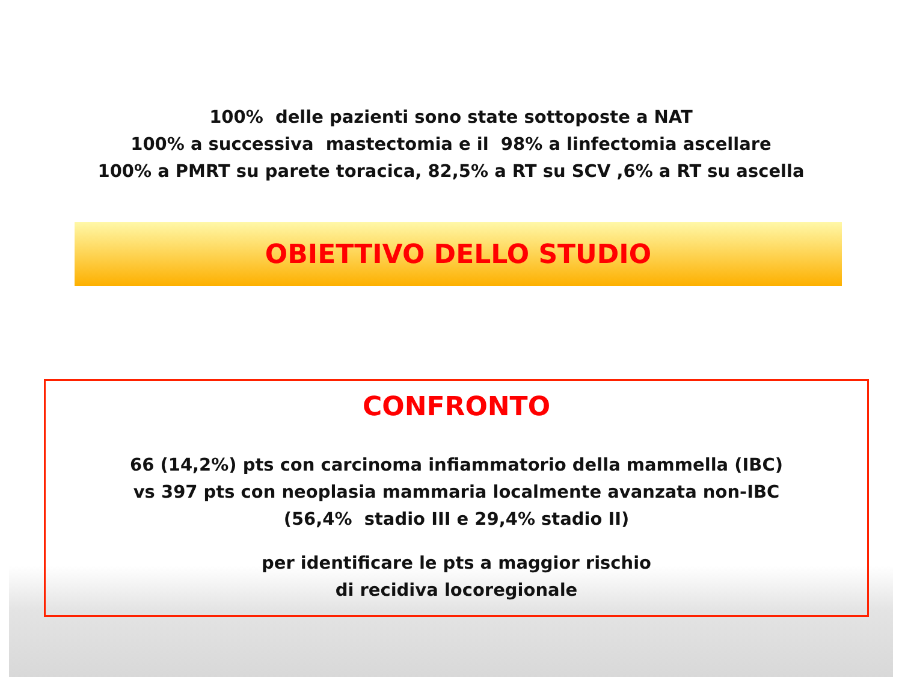100% delle pazienti sono state sottoposte a NAT
100% a successiva mastectomia e il 98% a linfectomia ascellare
100% a PMRT su parete toracica, 82,5% a RT su SCV ,6% a RT su ascella
OBIETTIVO DELLO STUDIO
CONFRONTO
66 (14,2%) pts con carcinoma infiammatorio della mammella (IBC)
vs 397 pts con neoplasia mammaria localmente avanzata non-IBC
(56,4% stadio III e 29,4% stadio II)
per identificare le pts a maggior rischio
di recidiva locoregionale